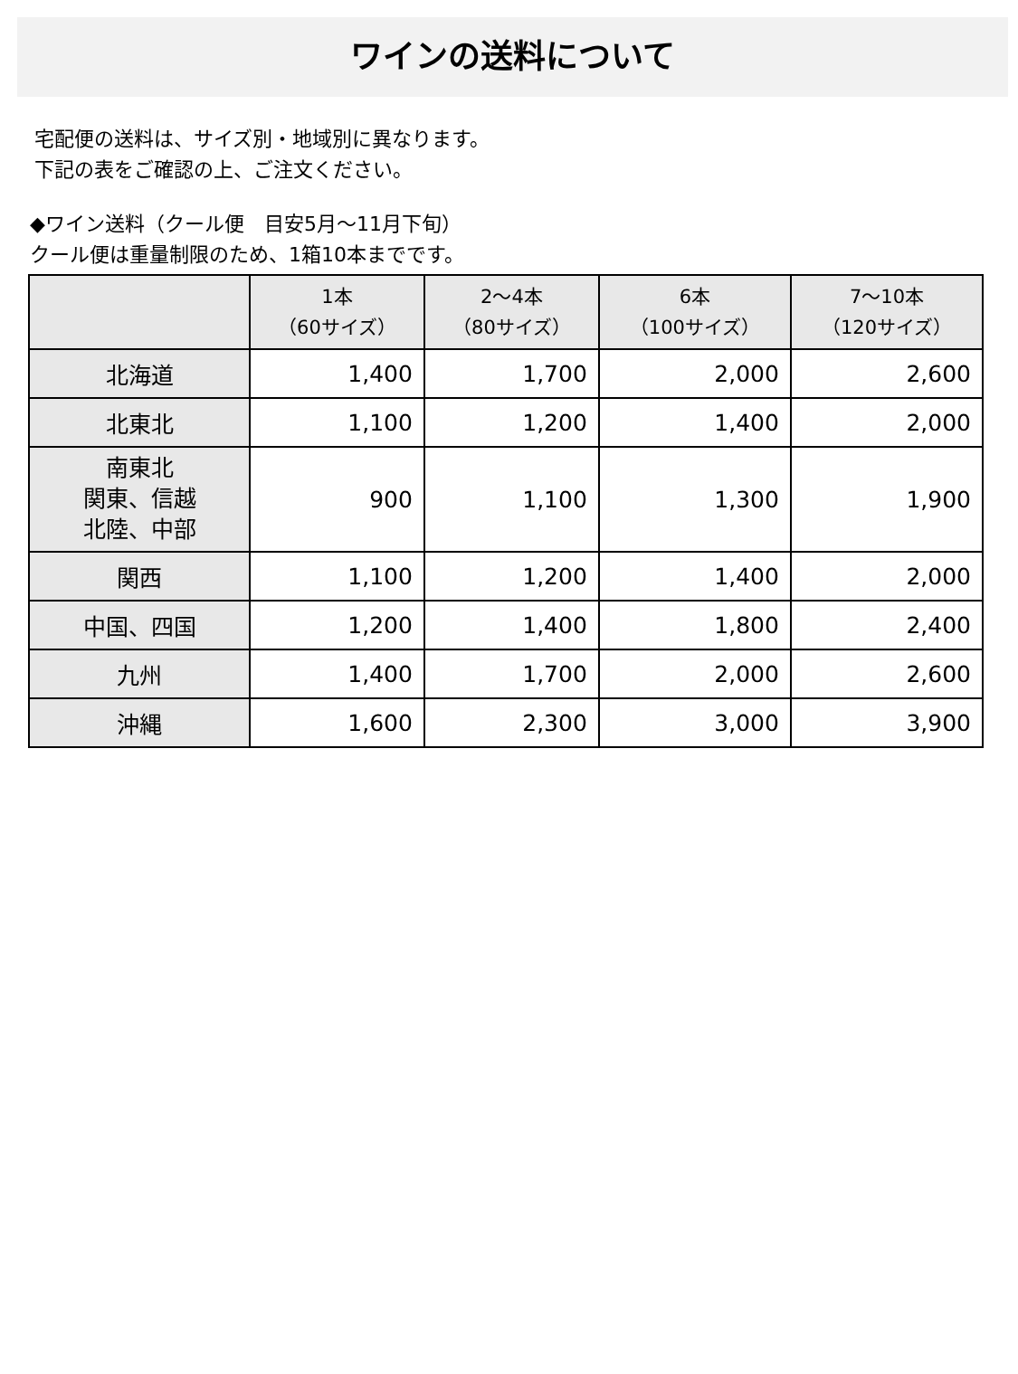ワインの送料について
宅配便の送料は、サイズ別・地域別に異なります。
下記の表をご確認の上、ご注文ください。
◆ワイン送料（クール便　目安5月～11月下旬）
クール便は重量制限のため、1箱10本までです。
| | 1本 （60サイズ） | 2～4本 （80サイズ） | 6本 （100サイズ） | 7～10本 （120サイズ） |
| --- | --- | --- | --- | --- |
| 北海道 | 1,400 | 1,700 | 2,000 | 2,600 |
| 北東北 | 1,100 | 1,200 | 1,400 | 2,000 |
| 南東北 関東、信越 北陸、中部 | 900 | 1,100 | 1,300 | 1,900 |
| 関西 | 1,100 | 1,200 | 1,400 | 2,000 |
| 中国、四国 | 1,200 | 1,400 | 1,800 | 2,400 |
| 九州 | 1,400 | 1,700 | 2,000 | 2,600 |
| 沖縄 | 1,600 | 2,300 | 3,000 | 3,900 |